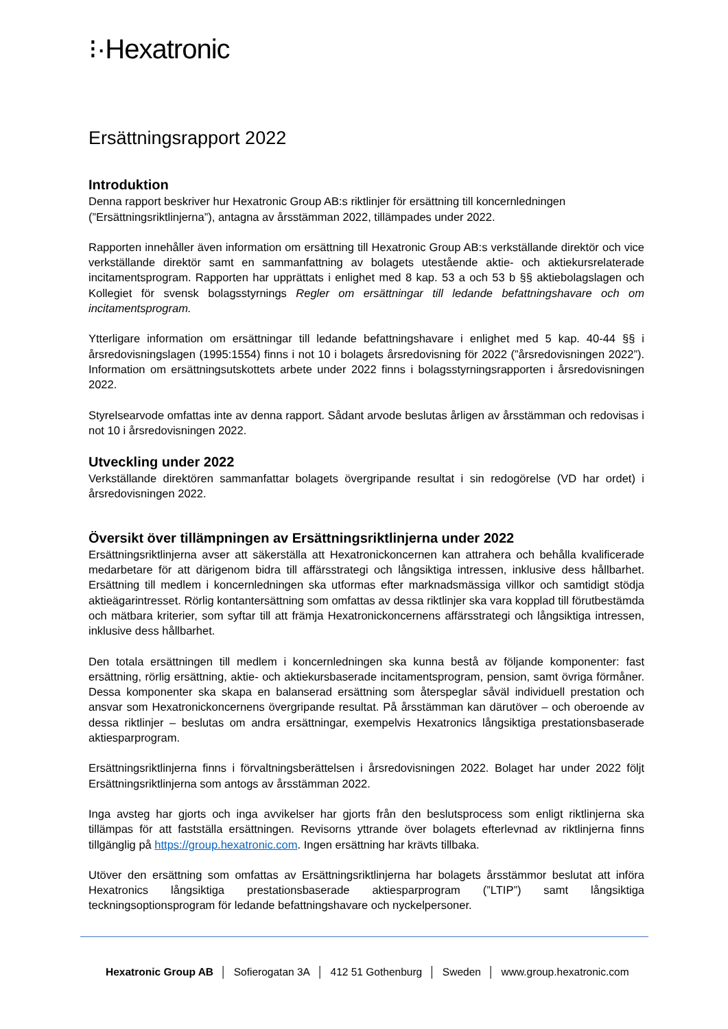⁝·Hexatronic
Ersättningsrapport 2022
Introduktion
Denna rapport beskriver hur Hexatronic Group AB:s riktlinjer för ersättning till koncernledningen (”Ersättningsriktlinjerna”), antagna av årsstämman 2022, tillämpades under 2022.
Rapporten innehåller även information om ersättning till Hexatronic Group AB:s verkställande direktör och vice verkställande direktör samt en sammanfattning av bolagets utestående aktie- och aktiekursrelaterade incitamentsprogram. Rapporten har upprättats i enlighet med 8 kap. 53 a och 53 b §§ aktiebolagslagen och Kollegiet för svensk bolagsstyrnings Regler om ersättningar till ledande befattningshavare och om incitamentsprogram.
Ytterligare information om ersättningar till ledande befattningshavare i enlighet med 5 kap. 40-44 §§ i årsredovisningslagen (1995:1554) finns i not 10 i bolagets årsredovisning för 2022 (”årsredovisningen 2022”). Information om ersättningsutskottets arbete under 2022 finns i bolagsstyrningsrapporten i årsredovisningen 2022.
Styrelsearvode omfattas inte av denna rapport. Sådant arvode beslutas årligen av årsstämman och redovisas i not 10 i årsredovisningen 2022.
Utveckling under 2022
Verkställande direktören sammanfattar bolagets övergripande resultat i sin redogörelse (VD har ordet) i årsredovisningen 2022.
Översikt över tillämpningen av Ersättningsriktlinjerna under 2022
Ersättningsriktlinjerna avser att säkerställa att Hexatronickoncernen kan attrahera och behålla kvalificerade medarbetare för att därigenom bidra till affärsstrategi och långsiktiga intressen, inklusive dess hållbarhet. Ersättning till medlem i koncernledningen ska utformas efter marknadsmässiga villkor och samtidigt stödja aktieägarintresset. Rörlig kontantersättning som omfattas av dessa riktlinjer ska vara kopplad till förutbestämda och mätbara kriterier, som syftar till att främja Hexatronickoncernens affärsstrategi och långsiktiga intressen, inklusive dess hållbarhet.
Den totala ersättningen till medlem i koncernledningen ska kunna bestå av följande komponenter: fast ersättning, rörlig ersättning, aktie- och aktiekursbaserade incitamentsprogram, pension, samt övriga förmåner. Dessa komponenter ska skapa en balanserad ersättning som återspeglar såväl individuell prestation och ansvar som Hexatronickoncernens övergripande resultat. På årsstämman kan därutöver – och oberoende av dessa riktlinjer – beslutas om andra ersättningar, exempelvis Hexatronics långsiktiga prestationsbaserade aktiesparprogram.
Ersättningsriktlinjerna finns i förvaltningsberättelsen i årsredovisningen 2022. Bolaget har under 2022 följt Ersättningsriktlinjerna som antogs av årsstämman 2022.
Inga avsteg har gjorts och inga avvikelser har gjorts från den beslutsprocess som enligt riktlinjerna ska tillämpas för att fastställa ersättningen. Revisorns yttrande över bolagets efterlevnad av riktlinjerna finns tillgänglig på https://group.hexatronic.com. Ingen ersättning har krävts tillbaka.
Utöver den ersättning som omfattas av Ersättningsriktlinjerna har bolagets årsstämmor beslutat att införa Hexatronics långsiktiga prestationsbaserade aktiesparprogram (”LTIP”) samt långsiktiga teckningsoptionsprogram för ledande befattningshavare och nyckelpersoner.
Hexatronic Group AB │ Sofierogatan 3A │ 412 51 Gothenburg │ Sweden │ www.group.hexatronic.com